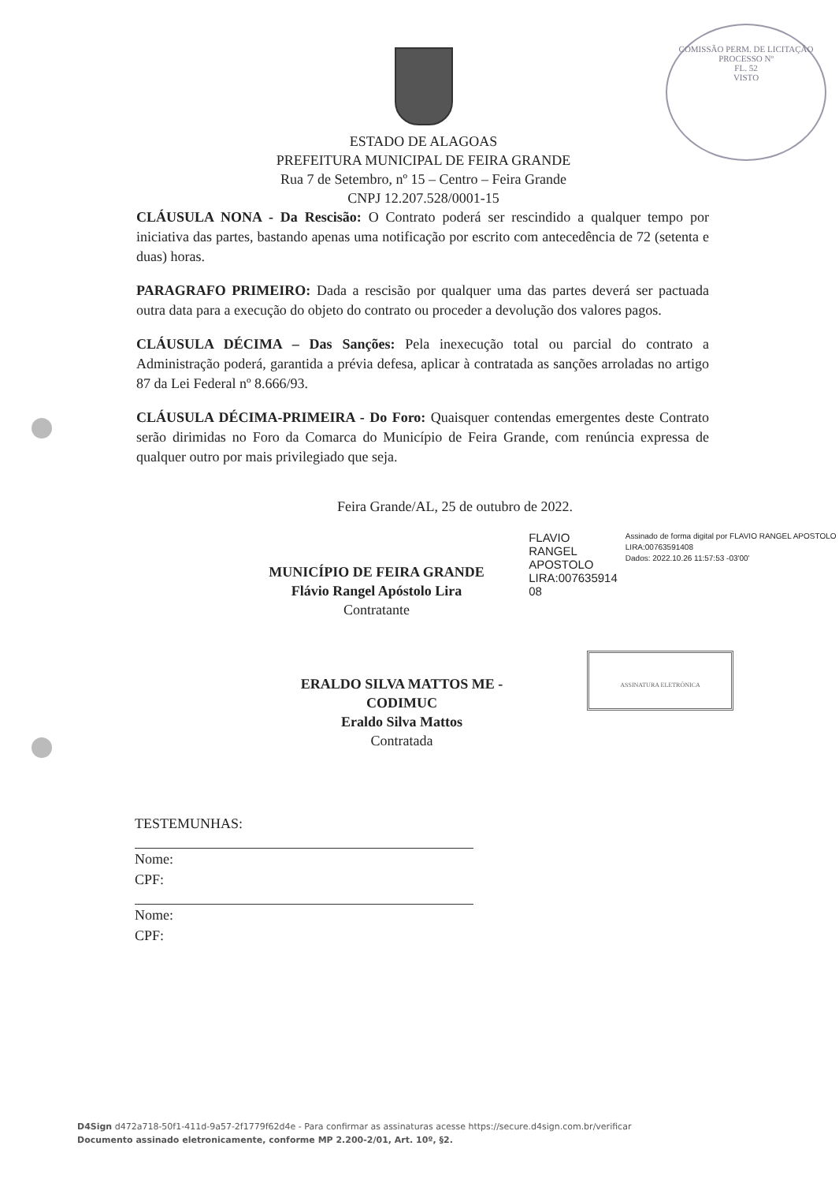COMISSÃO PERM. DE LICITAÇÃO
PROCESSO Nº
FL. 52
VISTO
ESTADO DE ALAGOAS
PREFEITURA MUNICIPAL DE FEIRA GRANDE
Rua 7 de Setembro, nº 15 – Centro – Feira Grande
CNPJ 12.207.528/0001-15
CLÁUSULA NONA - Da Rescisão: O Contrato poderá ser rescindido a qualquer tempo por iniciativa das partes, bastando apenas uma notificação por escrito com antecedência de 72 (setenta e duas) horas.
PARAGRAFO PRIMEIRO: Dada a rescisão por qualquer uma das partes deverá ser pactuada outra data para a execução do objeto do contrato ou proceder a devolução dos valores pagos.
CLÁUSULA DÉCIMA – Das Sanções: Pela inexecução total ou parcial do contrato a Administração poderá, garantida a prévia defesa, aplicar à contratada as sanções arroladas no artigo 87 da Lei Federal nº 8.666/93.
CLÁUSULA DÉCIMA-PRIMEIRA - Do Foro: Quaisquer contendas emergentes deste Contrato serão dirimidas no Foro da Comarca do Município de Feira Grande, com renúncia expressa de qualquer outro por mais privilegiado que seja.
Feira Grande/AL, 25 de outubro de 2022.
MUNICÍPIO DE FEIRA GRANDE
Flávio Rangel Apóstolo Lira
Contratante
FLAVIO RANGEL
APOSTOLO
LIRA:007635914
08
Assinado de forma digital por FLAVIO RANGEL APOSTOLO LIRA:00763591408
Dados: 2022.10.26 11:57:53 -03'00'
ERALDO SILVA MATTOS ME - CODIMUC
Eraldo Silva Mattos
Contratada
ASSINATURA ELETRÔNICA
TESTEMUNHAS:
Nome:
CPF:
Nome:
CPF:
D4Sign d472a718-50f1-411d-9a57-2f1779f62d4e - Para confirmar as assinaturas acesse https://secure.d4sign.com.br/verificar
Documento assinado eletronicamente, conforme MP 2.200-2/01, Art. 10º, §2.